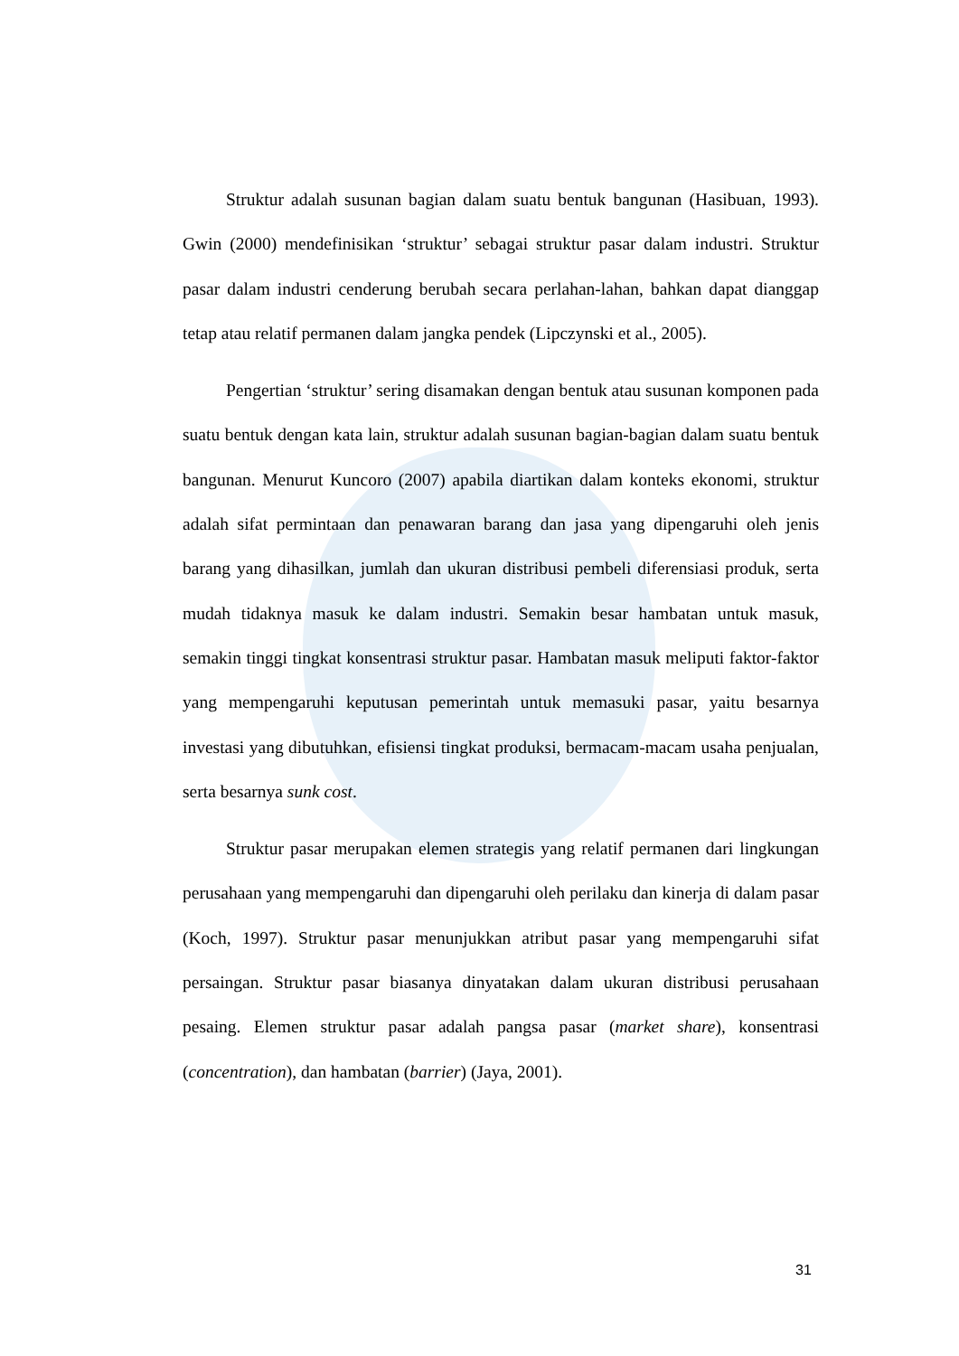Struktur adalah susunan bagian dalam suatu bentuk bangunan (Hasibuan, 1993). Gwin (2000) mendefinisikan ‘struktur’ sebagai struktur pasar dalam industri. Struktur pasar dalam industri cenderung berubah secara perlahan-lahan, bahkan dapat dianggap tetap atau relatif permanen dalam jangka pendek (Lipczynski et al., 2005).
Pengertian ‘struktur’ sering disamakan dengan bentuk atau susunan komponen pada suatu bentuk dengan kata lain, struktur adalah susunan bagian-bagian dalam suatu bentuk bangunan. Menurut Kuncoro (2007) apabila diartikan dalam konteks ekonomi, struktur adalah sifat permintaan dan penawaran barang dan jasa yang dipengaruhi oleh jenis barang yang dihasilkan, jumlah dan ukuran distribusi pembeli diferensiasi produk, serta mudah tidaknya masuk ke dalam industri. Semakin besar hambatan untuk masuk, semakin tinggi tingkat konsentrasi struktur pasar. Hambatan masuk meliputi faktor-faktor yang mempengaruhi keputusan pemerintah untuk memasuki pasar, yaitu besarnya investasi yang dibutuhkan, efisiensi tingkat produksi, bermacam-macam usaha penjualan, serta besarnya sunk cost.
Struktur pasar merupakan elemen strategis yang relatif permanen dari lingkungan perusahaan yang mempengaruhi dan dipengaruhi oleh perilaku dan kinerja di dalam pasar (Koch, 1997). Struktur pasar menunjukkan atribut pasar yang mempengaruhi sifat persaingan. Struktur pasar biasanya dinyatakan dalam ukuran distribusi perusahaan pesaing. Elemen struktur pasar adalah pangsa pasar (market share), konsentrasi (concentration), dan hambatan (barrier) (Jaya, 2001).
31